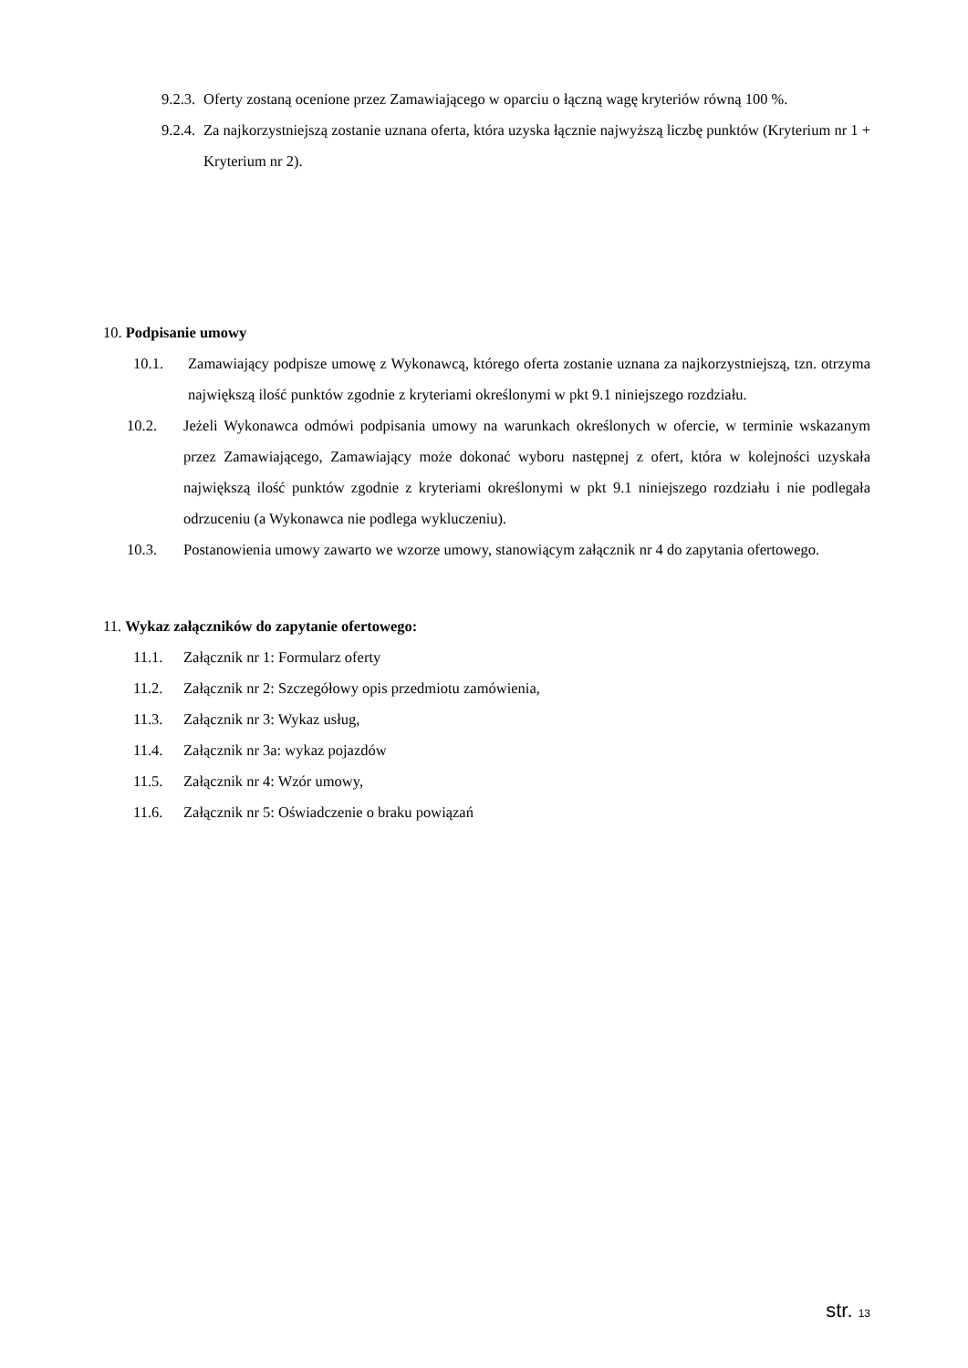9.2.3. Oferty zostaną ocenione przez Zamawiającego w oparciu o łączną wagę kryteriów równą 100 %.
9.2.4. Za najkorzystniejszą zostanie uznana oferta, która uzyska łącznie najwyższą liczbę punktów (Kryterium nr 1 + Kryterium nr 2).
10. Podpisanie umowy
10.1. Zamawiający podpisze umowę z Wykonawcą, którego oferta zostanie uznana za najkorzystniejszą, tzn. otrzyma największą ilość punktów zgodnie z kryteriami określonymi w pkt 9.1 niniejszego rozdziału.
10.2. Jeżeli Wykonawca odmówi podpisania umowy na warunkach określonych w ofercie, w terminie wskazanym przez Zamawiającego, Zamawiający może dokonać wyboru następnej z ofert, która w kolejności uzyskała największą ilość punktów zgodnie z kryteriami określonymi w pkt 9.1 niniejszego rozdziału i nie podlegała odrzuceniu (a Wykonawca nie podlega wykluczeniu).
10.3. Postanowienia umowy zawarto we wzorze umowy, stanowiącym załącznik nr 4 do zapytania ofertowego.
11. Wykaz załączników do zapytanie ofertowego:
11.1. Załącznik nr 1: Formularz oferty
11.2. Załącznik nr 2: Szczegółowy opis przedmiotu zamówienia,
11.3. Załącznik nr 3: Wykaz usług,
11.4. Załącznik nr 3a: wykaz pojazdów
11.5. Załącznik nr 4: Wzór umowy,
11.6. Załącznik nr 5: Oświadczenie o braku powiązań
str. 13